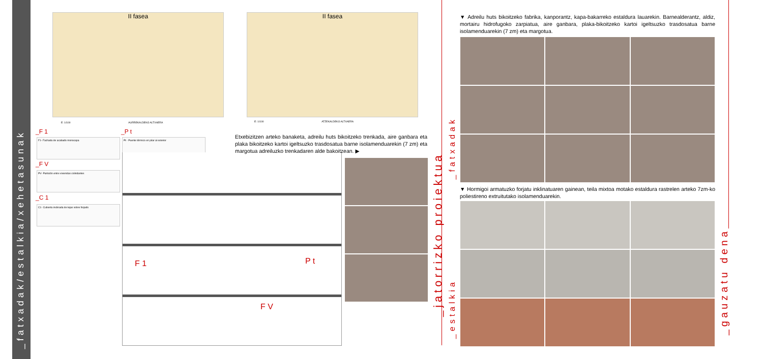_fatxadak/estalkia/xehetasunak
II fasea
E: 1/100 AURREKALDEKO ALTXAERA
II fasea
E: 1/100 ATZEKALDEKO ALTXAERA
_F 1
F1- Fachada de acabado monocapa
_P t
Pt - Puente térmico en pilar al exterior
_F V
PV- Partición entre viviendas colindantes
_C 1
C1- Cubierta inclinada de tejas sobre forjado
F 1 P t
F V
Etxebizitzen arteko banaketa, adreilu huts bikoitzeko trenkada, aire ganbara eta plaka bikoitzeko kartoi igeltsuzko trasdosatua barne isolamenduarekin (7 zm) eta margotua adreiluzko trenkadaren alde bakoitzean. ▶
_jatorrizko proiektua
▼ Adreilu huts bikoitzeko fabrika, kanporantz, kapa-bakarreko estaldura lauarekin. Barnealderantz, aldiz, mortairu hidrofugoko zarpiatua, aire ganbara, plaka-bikoitzeko kartoi igeltsuzko trasdosatua barne isolamenduarekin (7 zm) eta margotua.
_fatxadak
▼ Hormigoi armatuzko forjatu inklinatuaren gainean, teila mixtoa motako estaldura rastrelen arteko 7zm-ko poliestireno extruitutako isolamenduarekin.
_estalkia
_gauzatu dena